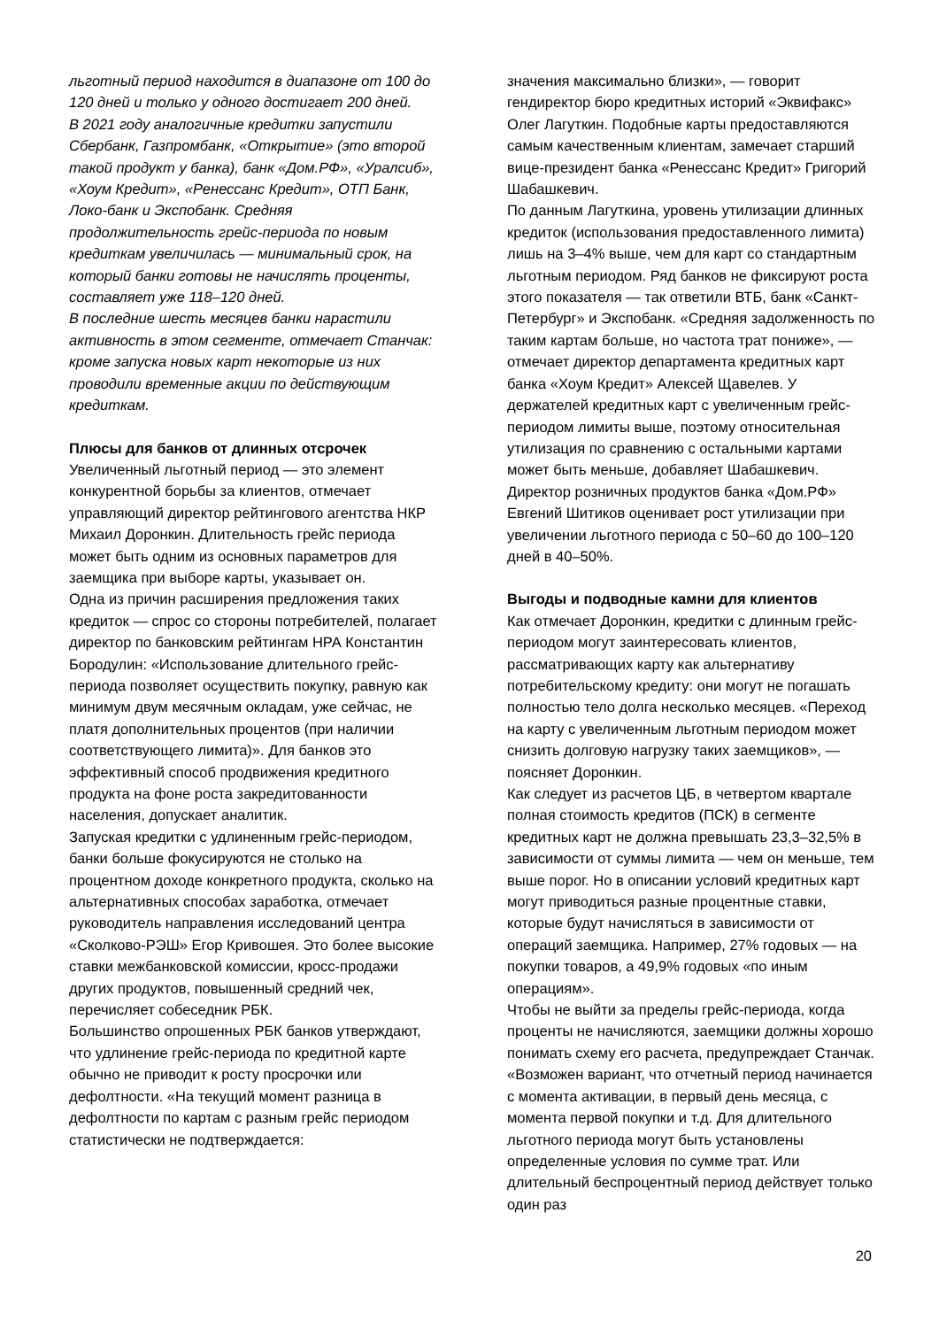льготный период находится в диапазоне от 100 до 120 дней и только у одного достигает 200 дней.
В 2021 году аналогичные кредитки запустили Сбербанк, Газпромбанк, «Открытие» (это второй такой продукт у банка), банк «Дом.РФ», «Уралсиб», «Хоум Кредит», «Ренессанс Кредит», ОТП Банк, Локо-банк и Экспобанк. Средняя продолжительность грейс-периода по новым кредиткам увеличилась — минимальный срок, на который банки готовы не начислять проценты, составляет уже 118–120 дней.
В последние шесть месяцев банки нарастили активность в этом сегменте, отмечает Станчак: кроме запуска новых карт некоторые из них проводили временные акции по действующим кредиткам.
Плюсы для банков от длинных отсрочек
Увеличенный льготный период — это элемент конкурентной борьбы за клиентов, отмечает управляющий директор рейтингового агентства НКР Михаил Доронкин. Длительность грейс периода может быть одним из основных параметров для заемщика при выборе карты, указывает он.
Одна из причин расширения предложения таких кредиток — спрос со стороны потребителей, полагает директор по банковским рейтингам НРА Константин Бородулин: «Использование длительного грейс-периода позволяет осуществить покупку, равную как минимум двум месячным окладам, уже сейчас, не платя дополнительных процентов (при наличии соответствующего лимита)». Для банков это эффективный способ продвижения кредитного продукта на фоне роста закредитованности населения, допускает аналитик.
Запуская кредитки с удлиненным грейс-периодом, банки больше фокусируются не столько на процентном доходе конкретного продукта, сколько на альтернативных способах заработка, отмечает руководитель направления исследований центра «Сколково-РЭШ» Егор Кривошея. Это более высокие ставки межбанковской комиссии, кросс-продажи других продуктов, повышенный средний чек, перечисляет собеседник РБК.
Большинство опрошенных РБК банков утверждают, что удлинение грейс-периода по кредитной карте обычно не приводит к росту просрочки или дефолтности. «На текущий момент разница в дефолтности по картам с разным грейс периодом статистически не подтверждается:
значения максимально близки», — говорит гендиректор бюро кредитных историй «Эквифакс» Олег Лагуткин. Подобные карты предоставляются самым качественным клиентам, замечает старший вице-президент банка «Ренессанс Кредит» Григорий Шабашкевич.
По данным Лагуткина, уровень утилизации длинных кредиток (использования предоставленного лимита) лишь на 3–4% выше, чем для карт со стандартным льготным периодом. Ряд банков не фиксируют роста этого показателя — так ответили ВТБ, банк «Санкт-Петербург» и Экспобанк. «Средняя задолженность по таким картам больше, но частота трат пониже», — отмечает директор департамента кредитных карт банка «Хоум Кредит» Алексей Щавелев. У держателей кредитных карт с увеличенным грейс-периодом лимиты выше, поэтому относительная утилизация по сравнению с остальными картами может быть меньше, добавляет Шабашкевич.
Директор розничных продуктов банка «Дом.РФ» Евгений Шитиков оценивает рост утилизации при увеличении льготного периода с 50–60 до 100–120 дней в 40–50%.
Выгоды и подводные камни для клиентов
Как отмечает Доронкин, кредитки с длинным грейс-периодом могут заинтересовать клиентов, рассматривающих карту как альтернативу потребительскому кредиту: они могут не погашать полностью тело долга несколько месяцев. «Переход на карту с увеличенным льготным периодом может снизить долговую нагрузку таких заемщиков», — поясняет Доронкин.
Как следует из расчетов ЦБ, в четвертом квартале полная стоимость кредитов (ПСК) в сегменте кредитных карт не должна превышать 23,3–32,5% в зависимости от суммы лимита — чем он меньше, тем выше порог. Но в описании условий кредитных карт могут приводиться разные процентные ставки, которые будут начисляться в зависимости от операций заемщика. Например, 27% годовых — на покупки товаров, а 49,9% годовых «по иным операциям».
Чтобы не выйти за пределы грейс-периода, когда проценты не начисляются, заемщики должны хорошо понимать схему его расчета, предупреждает Станчак. «Возможен вариант, что отчетный период начинается с момента активации, в первый день месяца, с момента первой покупки и т.д. Для длительного льготного периода могут быть установлены определенные условия по сумме трат. Или длительный беспроцентный период действует только один раз
20